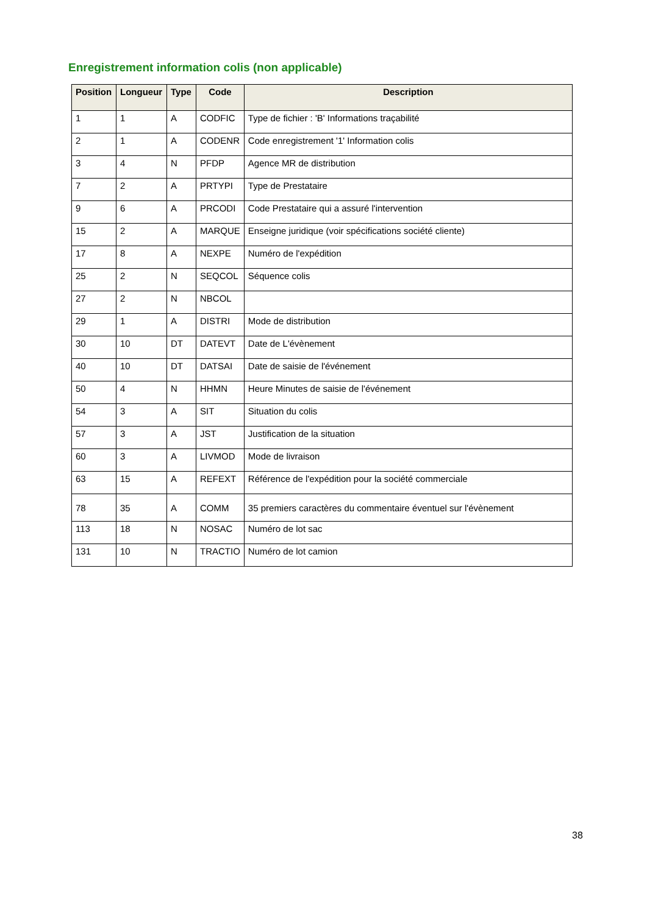Enregistrement information colis (non applicable)
| Position | Longueur | Type | Code | Description |
| --- | --- | --- | --- | --- |
| 1 | 1 | A | CODFIC | Type de fichier : 'B' Informations traçabilité |
| 2 | 1 | A | CODENR | Code enregistrement '1' Information colis |
| 3 | 4 | N | PFDP | Agence MR de distribution |
| 7 | 2 | A | PRTYPI | Type de Prestataire |
| 9 | 6 | A | PRCODI | Code Prestataire qui a assuré l'intervention |
| 15 | 2 | A | MARQUE | Enseigne juridique (voir spécifications société cliente) |
| 17 | 8 | A | NEXPE | Numéro de l'expédition |
| 25 | 2 | N | SEQCOL | Séquence colis |
| 27 | 2 | N | NBCOL | |
| 29 | 1 | A | DISTRI | Mode de distribution |
| 30 | 10 | DT | DATEVT | Date de L'évènement |
| 40 | 10 | DT | DATSAI | Date de saisie de l'événement |
| 50 | 4 | N | HHMN | Heure Minutes de saisie de l'événement |
| 54 | 3 | A | SIT | Situation du colis |
| 57 | 3 | A | JST | Justification de la situation |
| 60 | 3 | A | LIVMOD | Mode de livraison |
| 63 | 15 | A | REFEXT | Référence de l'expédition pour la société commerciale |
| 78 | 35 | A | COMM | 35 premiers caractères du commentaire éventuel sur l'évènement |
| 113 | 18 | N | NOSAC | Numéro de lot sac |
| 131 | 10 | N | TRACTIO | Numéro de lot camion |
38